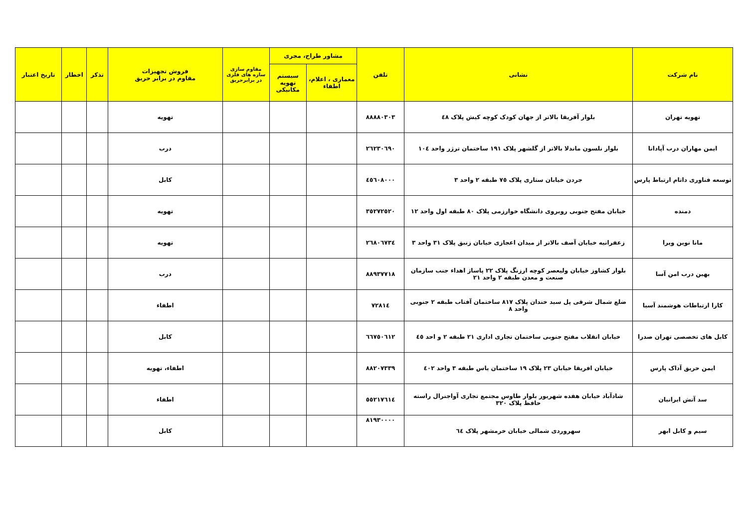| نام شرکت | نشانی | تلفن | مشاور طراح، مجری | | مقاوم سازی سازه های فلزی در برابرحریق | فروش تجهیزات مقاوم در برابر حریق | تذکر | اخطار | تاریخ اعتبار |
| --- | --- | --- | --- | --- | --- | --- | --- | --- | --- |
| | | | معماری ، اعلام، اطفاء | سیستم تهویه مکانیکی | | | | | |
| تهویه تهران | بلوار آفریقا بالاتر از جهان کودک کوچه کیش پلاک ٤٨ | ٨٨٨٨٠٣٠٣ | | | | تهویه | | | |
| ایمن مهاران درب آپادانا | بلوار نلسون ماندلا بالاتر از گلشهر پلاک ١٩١ ساختمان ترژر واحد ١٠٤ | ٢٦٢٣٠٦٩٠ | | | | درب | | | |
| توسعه فناوری داتام ارتباط پارس | جردن خیابان ستاری پلاک ٧٥ طبقه ٢ واحد ٣ | ٤٥٦٠٨٠٠٠ | | | | کابل | | | |
| دمنده | خیابان مفتح جنوبی روبروی دانشگاه خوارزمی پلاک ٨٠ طبقه اول واحد ١٢ | ٣٥٢٧٢٥٢٠ | | | | تهویه | | | |
| مانا نوین ویرا | زعفرانیه خیابان آصف بالاتر از میدان اعجازی خیابان زنبق پلاک ٣١ واحد ٣ | ٢٦٨٠٦٧٣٤ | | | | تهویه | | | |
| بهین درب امن آسا | بلوار کشاوز خیابان ولیعصر کوچه ارزنگ پلاک ٢٢ پاساژ اهداء جنب سازمان صنعت و معدن طبقه ٢ واحد ٢١ | ٨٨٩٣٧٧١٨ | | | | درب | | | |
| کارا ارتباطات هوشمند آسیا | ضلع شمال شرقی پل سید خندان پلاک ٨١٧ ساختمان آفتاب طبقه ٢ جنوبی واحد ٨ | ٧٢٨١٤ | | | | اطفاء | | | |
| کابل های تخصصی تهران صدرا | خیابان انقلاب مفتح جنوبی ساختمان تجاری اداری ٢١ طبقه ٢ و احد ٤٥ | ٦٦٧٥٠٦١٢ | | | | کابل | | | |
| ایمن حریق آداک پارس | خیابان افریقا خیابان ٢٣ پلاک ١٩ ساختمان یاس طبقه ٣ واحد ٤٠٢ | ٨٨٢٠٧٣٣٩ | | | | اطفاء، تهویه | | | |
| سد آتش ایرانیان | شادآباد خیابان هفده شهریور بلوار طاوس مجتمع تجاری آواجنرال راسته حافظ پلاک ٣٢٠ | ٥٥٢١٧٦١٤ | | | | اطفاء | | | |
| سیم و کابل ابهر | سهروردی شمالی خیابان خرمشهر پلاک ٦٤ | ٨١٩٣٠٠٠٠ | | | | کابل | | | |